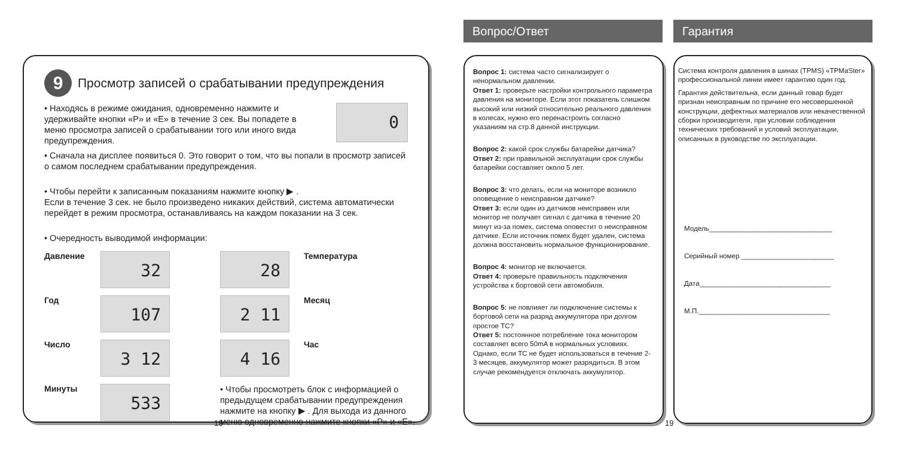9 Просмотр записей о срабатывании предупреждения
• Находясь в режиме ожидания, одновременно нажмите и удерживайте кнопки «P» и «E» в течение 3 сек. Вы попадете в меню просмотра записей о срабатывании того или иного вида предупреждения.
0
• Сначала на дисплее появиться 0. Это говорит о том, что вы попали в просмотр записей о самом последнем срабатывании предупреждения.
• Чтобы перейти к записанным показаниям нажмите кнопку ▶ .
Если в течение 3 сек. не было произведено никаких действий, система автоматически перейдет в режим просмотра, останавливаясь на каждом показании на 3 сек.
• Очередность выводимой информации:
Давление
32
28
Температура Год
107
2 11
Месяц Число
3 12
4 16
Час Минуты
533
• Чтобы просмотреть блок с информацией о предыдущем срабатывании предупреждения нажмите на кнопку ▶ . Для выхода из данного меню одновременно нажмите кнопки «P» и «E».
18
Вопрос/Ответ Гарантия
Вопрос 1: система часто сигнализирует о ненормальном давлении.
Ответ 1: проверьте настройки контрольного параметра давления на мониторе. Если этот показатель слишком высокий или низкий относительно реального давления в колесах, нужно его перенастроить согласно указаниям на стр.8 данной инструкции.
Вопрос 2: какой срок службы батарейки датчика?
Ответ 2: при правильной эксплуатации срок службы батарейки составляет около 5 лет.
Вопрос 3: что делать, если на мониторе возникло оповещение о неисправном датчике?
Ответ 3: если один из датчиков неисправен или монитор не получает сигнал с датчика в течение 20 минут из-за помех, система оповестит о неисправном датчике. Если источник помех будет удален, система должна восстановить нормальное функционирование.
Вопрос 4: монитор не включается.
Ответ 4: проверьте правильность подключения устройства к бортовой сети автомобиля.
Вопрос 5: не повлияет ли подключение системы к бортовой сети на разряд аккумулятора при долгом простое ТС?
Ответ 5: постоянное потребление тока монитором составляет всего 50mA в нормальных условиях. Однако, если ТС не будет использоваться в течение 2-3 месяцев, аккумулятор может разрядиться. В этом случае рекомендуется отключать аккумулятор.
19
Система контроля давления в шинах (TPMS) «TPMaSter» профессиональной линии имеет гарантию один год.
Гарантия действительна, если данный товар будет признан неисправным по причине его несовершенной конструкции, дефектных материалов или некачественной сборки производителя, при условии соблюдения технических требований и условий эксплуатации, описанных в руководстве по эксплуатации.
Модель________________________________
Серийный номер ________________________
Дата__________________________________
М.П.__________________________________